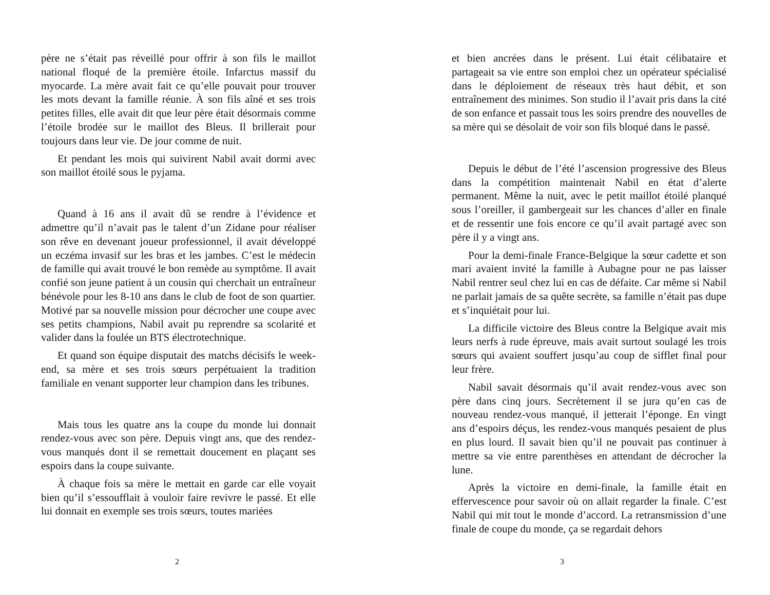père ne s’était pas réveillé pour offrir à son fils le maillot national floqué de la première étoile. Infarctus massif du myocarde. La mère avait fait ce qu’elle pouvait pour trouver les mots devant la famille réunie. À son fils aîné et ses trois petites filles, elle avait dit que leur père était désormais comme l’étoile brodée sur le maillot des Bleus. Il brillerait pour toujours dans leur vie. De jour comme de nuit.
Et pendant les mois qui suivirent Nabil avait dormi avec son maillot étoilé sous le pyjama.
Quand à 16 ans il avait dû se rendre à l’évidence et admettre qu’il n’avait pas le talent d’un Zidane pour réaliser son rêve en devenant joueur professionnel, il avait développé un eczéma invasif sur les bras et les jambes. C’est le médecin de famille qui avait trouvé le bon remède au symptôme. Il avait confié son jeune patient à un cousin qui cherchait un entraîneur bénévole pour les 8-10 ans dans le club de foot de son quartier. Motivé par sa nouvelle mission pour décrocher une coupe avec ses petits champions, Nabil avait pu reprendre sa scolarité et valider dans la foulée un BTS électrotechnique.
Et quand son équipe disputait des matchs décisifs le week-end, sa mère et ses trois sœurs perpétuaient la tradition familiale en venant supporter leur champion dans les tribunes.
Mais tous les quatre ans la coupe du monde lui donnait rendez-vous avec son père. Depuis vingt ans, que des rendez-vous manqués dont il se remettait doucement en plaçant ses espoirs dans la coupe suivante.
À chaque fois sa mère le mettait en garde car elle voyait bien qu’il s’essoufflait à vouloir faire revivre le passé. Et elle lui donnait en exemple ses trois sœurs, toutes mariées
2
et bien ancrées dans le présent. Lui était célibataire et partageait sa vie entre son emploi chez un opérateur spécialisé dans le déploiement de réseaux très haut débit, et son entraînement des minimes. Son studio il l’avait pris dans la cité de son enfance et passait tous les soirs prendre des nouvelles de sa mère qui se désolait de voir son fils bloqué dans le passé.
Depuis le début de l’été l’ascension progressive des Bleus dans la compétition maintenait Nabil en état d’alerte permanent. Même la nuit, avec le petit maillot étoilé planqué sous l’oreiller, il gambergeait sur les chances d’aller en finale et de ressentir une fois encore ce qu’il avait partagé avec son père il y a vingt ans.
Pour la demi-finale France-Belgique la sœur cadette et son mari avaient invité la famille à Aubagne pour ne pas laisser Nabil rentrer seul chez lui en cas de défaite. Car même si Nabil ne parlait jamais de sa quête secrète, sa famille n’était pas dupe et s’inquiétait pour lui.
La difficile victoire des Bleus contre la Belgique avait mis leurs nerfs à rude épreuve, mais avait surtout soulagé les trois sœurs qui avaient souffert jusqu’au coup de sifflet final pour leur frère.
Nabil savait désormais qu’il avait rendez-vous avec son père dans cinq jours. Secrètement il se jura qu’en cas de nouveau rendez-vous manqué, il jetterait l’éponge. En vingt ans d’espoirs déçus, les rendez-vous manqués pesaient de plus en plus lourd. Il savait bien qu’il ne pouvait pas continuer à mettre sa vie entre parenthèses en attendant de décrocher la lune.
Après la victoire en demi-finale, la famille était en effervescence pour savoir où on allait regarder la finale. C’est Nabil qui mit tout le monde d’accord. La retransmission d’une finale de coupe du monde, ça se regardait dehors
3